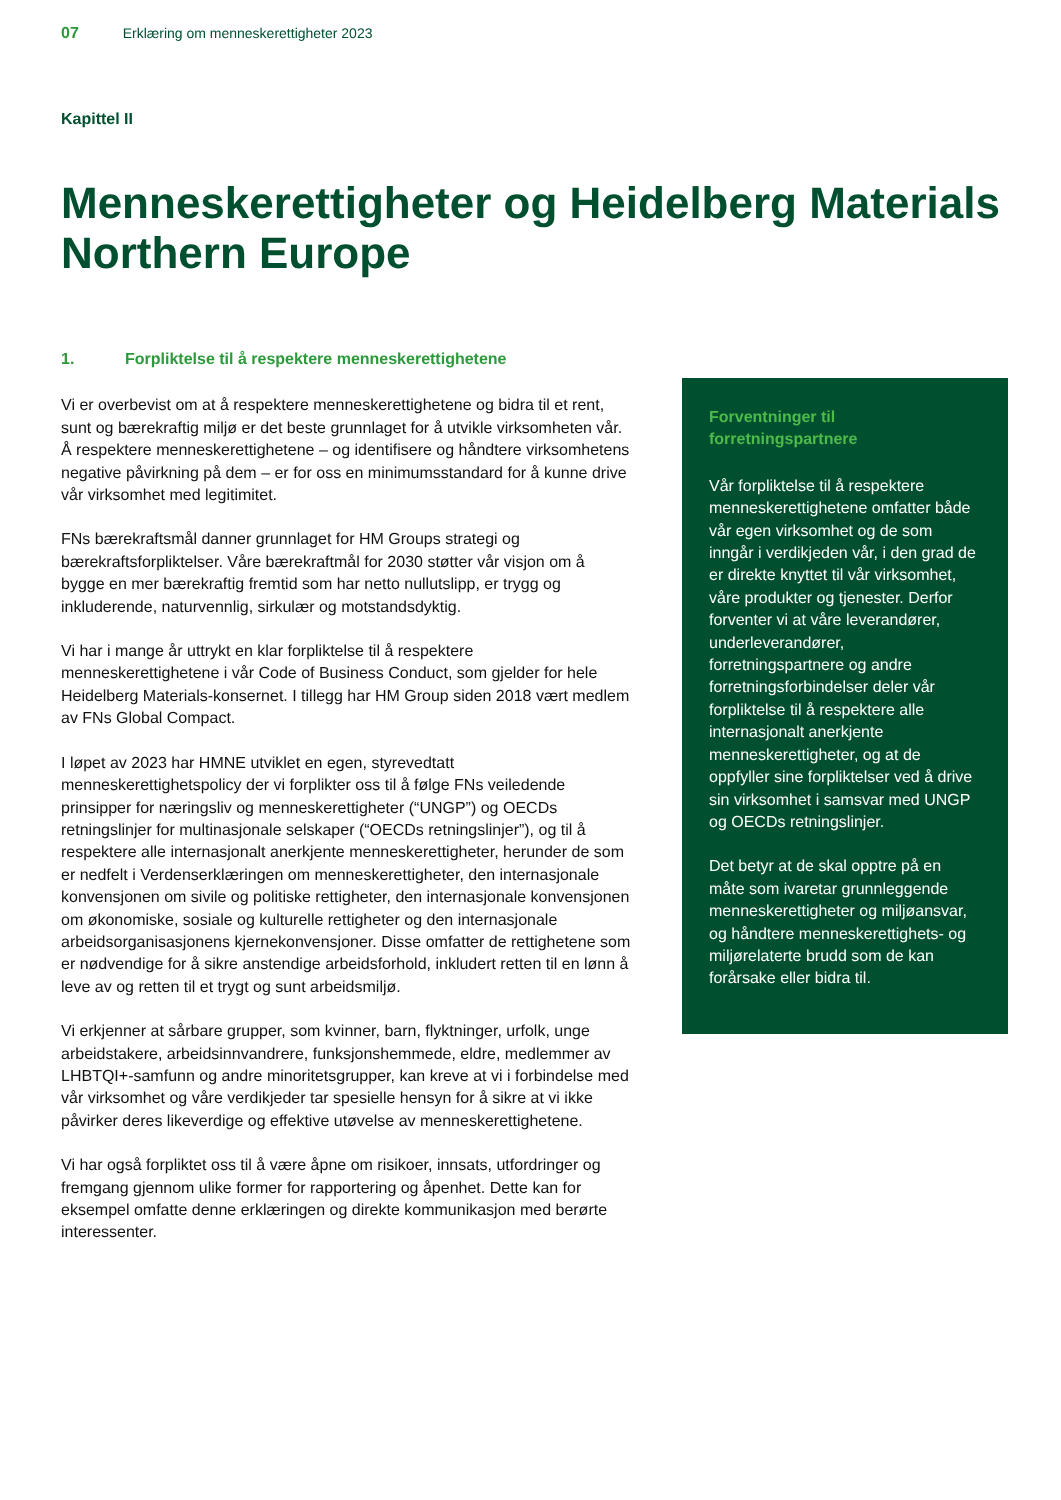07 Erklæring om menneskerettigheter 2023
Kapittel II
Menneskerettigheter og Heidelberg Materials Northern Europe
1. Forpliktelse til å respektere menneskerettighetene
Vi er overbevist om at å respektere menneskerettighetene og bidra til et rent, sunt og bærekraftig miljø er det beste grunnlaget for å utvikle virksomheten vår. Å respektere menneskerettighetene – og identifisere og håndtere virksomhetens negative påvirkning på dem – er for oss en minimumsstandard for å kunne drive vår virksomhet med legitimitet.
FNs bærekraftsmål danner grunnlaget for HM Groups strategi og bærekraftsforpliktelser. Våre bærekraftmål for 2030 støtter vår visjon om å bygge en mer bærekraftig fremtid som har netto nullutslipp, er trygg og inkluderende, naturvennlig, sirkulær og motstandsdyktig.
Vi har i mange år uttrykt en klar forpliktelse til å respektere menneskerettighetene i vår Code of Business Conduct, som gjelder for hele Heidelberg Materials-konsernet. I tillegg har HM Group siden 2018 vært medlem av FNs Global Compact.
I løpet av 2023 har HMNE utviklet en egen, styrevedtatt menneskerettighetspolicy der vi forplikter oss til å følge FNs veiledende prinsipper for næringsliv og menneskerettigheter (“UNGP”) og OECDs retningslinjer for multinasjonale selskaper (“OECDs retningslinjer”), og til å respektere alle internasjonalt anerkjente menneskerettigheter, herunder de som er nedfelt i Verdenserklæringen om menneskerettigheter, den internasjonale konvensjonen om sivile og politiske rettigheter, den internasjonale konvensjonen om økonomiske, sosiale og kulturelle rettigheter og den internasjonale arbeidsorganisasjonens kjernekonvensjoner. Disse omfatter de rettighetene som er nødvendige for å sikre anstendige arbeidsforhold, inkludert retten til en lønn å leve av og retten til et trygt og sunt arbeidsmiljø.
Vi erkjenner at sårbare grupper, som kvinner, barn, flyktninger, urfolk, unge arbeidstakere, arbeidsinnvandrere, funksjonshemmede, eldre, medlemmer av LHBTQI+-samfunn og andre minoritetsgrupper, kan kreve at vi i forbindelse med vår virksomhet og våre verdikjeder tar spesielle hensyn for å sikre at vi ikke påvirker deres likeverdige og effektive utøvelse av menneskerettighetene.
Vi har også forpliktet oss til å være åpne om risikoer, innsats, utfordringer og fremgang gjennom ulike former for rapportering og åpenhet. Dette kan for eksempel omfatte denne erklæringen og direkte kommunikasjon med berørte interessenter.
Forventninger til forretningspartnere
Vår forpliktelse til å respektere menneskerettighetene omfatter både vår egen virksomhet og de som inngår i verdikjeden vår, i den grad de er direkte knyttet til vår virksomhet, våre produkter og tjenester. Derfor forventer vi at våre leverandører, underleverandører, forretningspartnere og andre forretningsforbindelser deler vår forpliktelse til å respektere alle internasjonalt anerkjente menneskerettigheter, og at de oppfyller sine forpliktelser ved å drive sin virksomhet i samsvar med UNGP og OECDs retningslinjer.
Det betyr at de skal opptre på en måte som ivaretar grunnleggende menneskerettigheter og miljøansvar, og håndtere menneskerettighets- og miljørelaterte brudd som de kan forårsake eller bidra til.